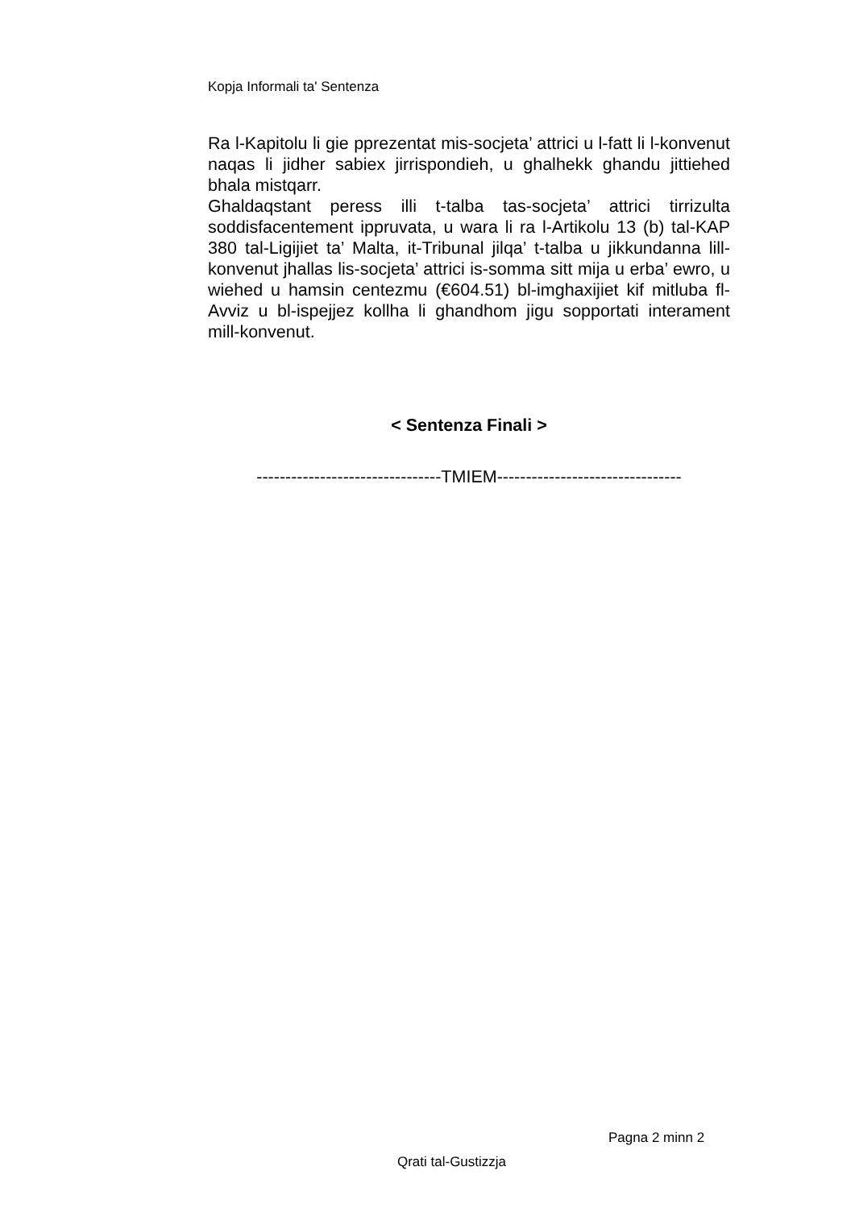Kopja Informali ta' Sentenza
Ra l-Kapitolu li gie pprezentat mis-socjeta’ attrici u l-fatt li l-konvenut naqas li jidher sabiex jirrispondieh, u ghalhekk ghandu jittiehed bhala mistqarr.
Ghaldaqstant peress illi t-talba tas-socjeta’ attrici tirrizulta soddisfacentement ippruvata, u wara li ra l-Artikolu 13 (b) tal-KAP 380 tal-Ligijiet ta’ Malta, it-Tribunal jilqa’ t-talba u jikkundanna lill-konvenut jhallas lis-socjeta’ attrici is-somma sitt mija u erba’ ewro, u wiehed u hamsin centezmu (€604.51) bl-imghaxijiet kif mitluba fl-Avviz u bl-ispejjez kollha li ghandhom jigu sopportati interament mill-konvenut.
< Sentenza Finali >
--------------------------------TMIEM--------------------------------
Pagna 2 minn 2
Qrati tal-Gustizzja